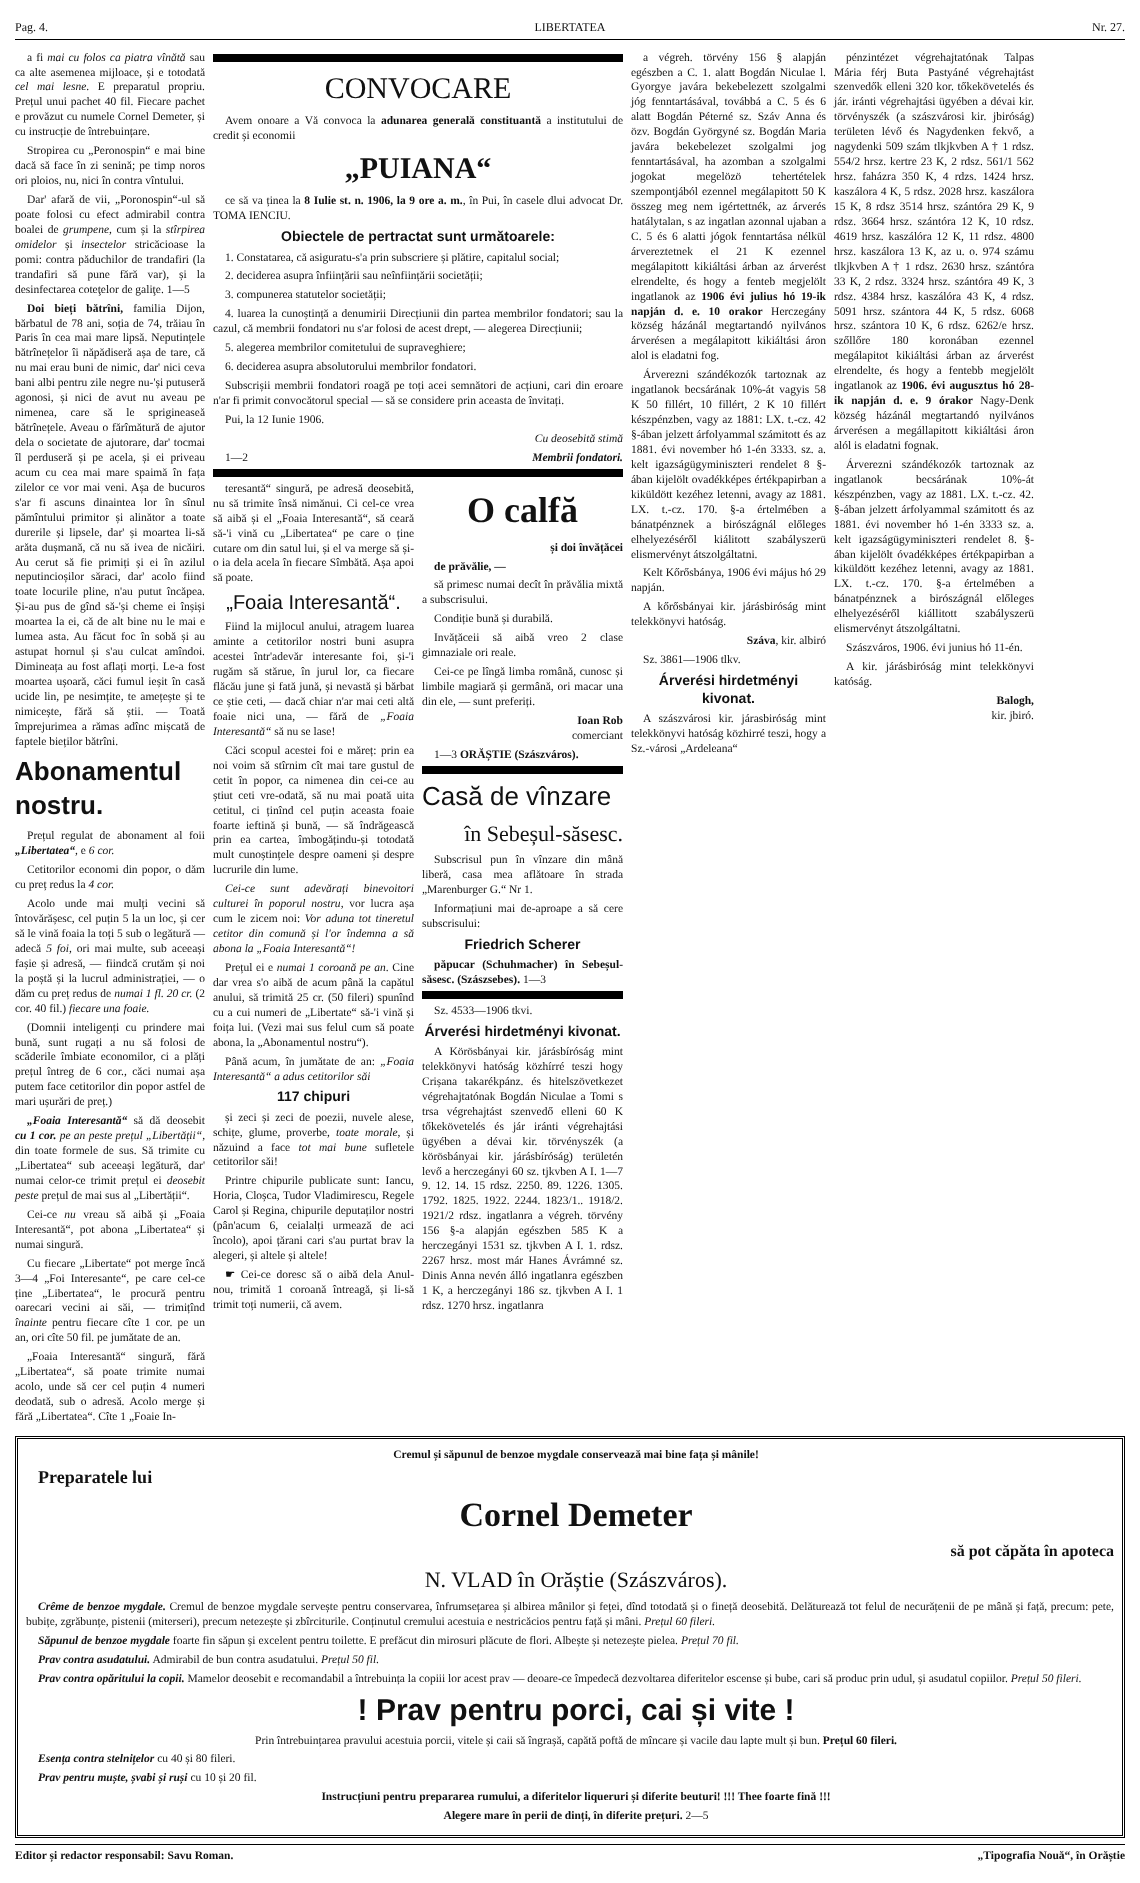Pag. 4. LIBERTATEA Nr. 27.
a fi mai cu folos ca piatra vînătă sau ca alte asemenea mijloace, și e totodată cel mai lesne. E preparatul propriu. Prețul unui pachet 40 fil. Fiecare pachet e provăzut cu numele Cornel Demeter, și cu instrucție de întrebuințare.
Stropirea cu „Peronospin“ e mai bine dacă să face în zi senină; pe timp noros ori ploios, nu, nici în contra vîntului.
Dar' afară de vii, „Poronospin“-ul să poate folosi cu efect admirabil contra boalei de grumpene, cum și la stîrpirea omidelor și insectelor stricăcioase la pomi: contra păduchilor de trandafiri (la trandafiri să pune fără var), și la desinfectarea coteţelor de galiţe. 1—5
Doi bieți bătrîni, familia Dijon, bărbatul de 78 ani, soția de 74, trăiau în Paris în cea mai mare lipsă. Neputințele bătrînețelor îi năpădiseră așa de tare, că nu mai erau buni de nimic, dar' nici ceva bani albi pentru zile negre nu-'și putuseră agonosi, și nici de avut nu aveau pe nimenea, care să le sprigineaseă bătrînețele. Aveau o fărîmătură de ajutor dela o societate de ajutorare, dar' tocmai îl perduseră și pe acela, și ei priveau acum cu cea mai mare spaimă în fața zilelor ce vor mai veni. Așa de bucuros s'ar fi ascuns dinaintea lor în sînul pămîntului primitor și alinător a toate durerile și lipsele, dar' și moartea li-să arăta dușmană, că nu să ivea de nicăiri. Au cerut să fie primiți și ei în azilul neputincioșilor săraci, dar' acolo fiind toate locurile pline, n'au putut încăpea. Și-au pus de gînd să-'și cheme ei înșiși moartea la ei, că de alt bine nu le mai e lumea asta. Au făcut foc în sobă și au astupat hornul și s'au culcat amîndoi. Dimineața au fost aflați morți. Le-a fost moartea ușoară, căci fumul ieșit în casă ucide lin, pe nesimțite, te amețește și te nimicește, fără să știi. — Toată împrejurimea a rămas adînc mișcată de faptele bieților bătrîni.
Abonamentul nostru.
Prețul regulat de abonament al foii „Libertatea“, e 6 cor.
Cetitorilor economi din popor, o dăm cu preț redus la 4 cor.
Acolo unde mai mulți vecini să întovărășesc, cel puțin 5 la un loc, și cer să le vină foaia la toți 5 sub o legătură — adecă 5 foi, ori mai multe, sub aceeași fașie și adresă, — fiindcă crutăm și noi la poștă și la lucrul administrației, — o dăm cu preț redus de numai 1 fl. 20 cr. (2 cor. 40 fil.) fiecare una foaie.
(Domnii inteligenți cu prindere mai bună, sunt rugați a nu să folosi de scăderile îmbiate economilor, ci a plăți prețul întreg de 6 cor., căci numai așa putem face cetitorilor din popor astfel de mari ușurări de preț.)
„Foaia Interesantă“ să dă deosebit cu 1 cor. pe an peste prețul „Libertății“, din toate formele de sus. Să trimite cu „Libertatea“ sub aceeași legătură, dar' numai celor-ce trimit prețul ei deosebit peste prețul de mai sus al „Libertății“.
Cei-ce nu vreau să aibă și „Foaia Interesantă“, pot abona „Libertatea“ și numai singură.
Cu fiecare „Libertate“ pot merge încă 3—4 „Foi Interesante“, pe care cel-ce ține „Libertatea“, le procură pentru oarecari vecini ai săi, — trimițînd înainte pentru fiecare cîte 1 cor. pe un an, ori cîte 50 fil. pe jumătate de an.
„Foaia Interesantă“ singură, fără „Libertatea“, să poate trimite numai acolo, unde să cer cel puțin 4 numeri deodată, sub o adresă. Acolo merge și fără „Libertatea“. Cîte 1 „Foaie In-
CONVOCARE
Avem onoare a Vă convoca la adunarea generală constituantă a institutului de credit și economii
„PUIANA“
ce să va ținea la 8 Iulie st. n. 1906, la 9 ore a. m., în Pui, în casele dlui advocat Dr. TOMA IENCIU.
Obiectele de pertractat sunt următoarele:
1. Constatarea, că asiguratu-s'a prin subscriere și plătire, capitalul social;
2. deciderea asupra înființării sau neînființării societății;
3. compunerea statutelor societății;
4. luarea la cunoștință a denumirii Direcțiunii din partea membrilor fondatori; sau la cazul, că membrii fondatori nu s'ar folosi de acest drept, — alegerea Direcțiunii;
5. alegerea membrilor comitetului de supraveghiere;
6. deciderea asupra absolutorului membrilor fondatori.
Subscrișii membrii fondatori roagă pe toți acei semnători de acțiuni, cari din eroare n'ar fi primit convocătorul special — să se considere prin aceasta de învitați.
Pui, la 12 Iunie 1906.
Cu deosebită stimă
1—2 Membrii fondatori.
teresantă“ singură, pe adresă deosebită, nu să trimite însă nimănui. Ci cel-ce vrea să aibă și el „Foaia Interesantă“, să ceară să-'i vină cu „Libertatea“ pe care o ține cutare om din satul lui, și el va merge să și-o ia dela acela în fiecare Sîmbătă. Așa apoi să poate.
„Foaia Interesantă“.
Fiind la mijlocul anului, atragem luarea aminte a cetitorilor nostri buni asupra acestei într'adevăr interesante foi, și-'i rugăm să stărue, în jurul lor, ca fiecare flăcău june și fată jună, și nevastă și bărbat ce știe ceti, — dacă chiar n'ar mai ceti altă foaie nici una, — fără de „Foaia Interesantă“ să nu se lase!
Căci scopul acestei foi e măreț: prin ea noi voim să stîrnim cît mai tare gustul de cetit în popor, ca nimenea din cei-ce au știut ceti vre-odată, să nu mai poată uita cetitul, ci ținînd cel puțin aceasta foaie foarte ieftină și bună, — să îndrăgească prin ea cartea, îmbogățindu-și totodată mult cunoștințele despre oameni și despre lucrurile din lume.
Cei-ce sunt adevărați binevoitori culturei în poporul nostru, vor lucra așa cum le zicem noi: Vor aduna tot tineretul cetitor din comună și l'or îndemna a să abona la „Foaia Interesantă“!
Prețul ei e numai 1 coroană pe an. Cine dar vrea s'o aibă de acum până la capătul anului, să trimită 25 cr. (50 fileri) spunînd cu a cui numeri de „Libertate“ să-'i vină și foița lui. (Vezi mai sus felul cum să poate abona, la „Abonamentul nostru“).
Până acum, în jumătate de an: „Foaia Interesantă“ a adus cetitorilor săi
117 chipuri
și zeci și zeci de poezii, nuvele alese, schițe, glume, proverbe, toate morale, și năzuind a face tot mai bune sufletele cetitorilor săi!
Printre chipurile publicate sunt: Iancu, Horia, Cloșca, Tudor Vladimirescu, Regele Carol și Regina, chipurile deputaților nostri (pân'acum 6, ceialalți urmează de aci încolo), apoi țărani cari s'au purtat brav la alegeri, și altele și altele!
☛ Cei-ce doresc să o aibă dela Anul-nou, trimită 1 coroană întreagă, și li-să trimit toți numerii, că avem.
O calfă
și doi învățăcei
de prăvălie, —
să primesc numai decît în prăvălia mixtă a subscrisului.
Condiție bună și durabilă.
Invățăceii să aibă vreo 2 clase gimnaziale ori reale.
Cei-ce pe lîngă limba română, cunosc și limbile magiară și germână, ori macar una din ele, — sunt preferiți.
Ioan Rob
comerciant
1—3 ORĂȘTIE (Szászváros).
Casă de vînzare
în Sebeșul-săsesc.
Subscrisul pun în vînzare din mână liberă, casa mea aflătoare în strada „Marenburger G.“ Nr 1.
Informațiuni mai de-aproape a să cere subscrisului:
Friedrich Scherer
păpucar (Schuhmacher) în Sebeșul-săsesc. (Szászsebes). 1—3
Sz. 4533—1906 tkvi.
Árverési hirdetményi kivonat.
A Körösbányai kir. járásbíróság mint telekkönyvi hatóság közhírré teszi hogy Crișana takarékpánz. és hitelszövetkezet végrehajtatónak Bogdán Niculae a Tomi s trsa végrehajtást szenvedő elleni 60 K tőkekövetelés és jár iránti végrehajtási ügyében a dévai kir. törvényszék (a körösbányai kir. járásbíróság) területén levő a herczegányi 60 sz. tjkvben A I. 1—7 9. 12. 14. 15 rdsz. 2250. 89. 1226. 1305. 1792. 1825. 1922. 2244. 1823/1.. 1918/2. 1921/2 rdsz. ingatlanra a végreh. törvény 156 §-a alapján egészben 585 K a herczegányi 1531 sz. tjkvben A I. 1. rdsz. 2267 hrsz. most már Hanes Ávrámné sz. Dinis Anna nevén álló ingatlanra egészben 1 K, a herczegányi 186 sz. tjkvben A I. 1 rdsz. 1270 hrsz. ingatlanra
a végreh. törvény 156 § alapján egészben a C. 1. alatt Bogdán Niculae l. Gyorgye javára bekebelezett szolgalmi jóg fenntartásával, továbbá a C. 5 és 6 alatt Bogdán Péterné sz. Száv Anna és özv. Bogdán Györgyné sz. Bogdán Maria javára bekebelezet szolgalmi jog fenntartásával, ha azomban a szolgalmi jogokat megelözö tehertételek szempontjából ezennel megálapitott 50 K összeg meg nem igértettnék, az árverés hatálytalan, s az ingatlan azonnal ujaban a C. 5 és 6 alatti jógok fenntartása nélkül árvereztetnek el 21 K ezennel megálapitott kikiáltási árban az árverést elrendelte, és hogy a fenteb megjelölt ingatlanok az 1906 évi julius hó 19-ik napján d. e. 10 orakor Herczegány község házánál megtartandó nyilvános árverésen a megálapitott kikiáltási áron alol is eladatni fog.
Árverezni szándékozók tartoznak az ingatlanok becsárának 10%-át vagyis 58 K 50 fillért, 10 fillért, 2 K 10 fillért készpénzben, vagy az 1881: LX. t.-cz. 42 §-ában jelzett árfolyammal számitott és az 1881. évi november hó 1-én 3333. sz. a. kelt igazságügyminiszteri rendelet 8 §-ában kijelölt ovadékképes értékpapirban a kiküldött kezéhez letenni, avagy az 1881. LX. t.-cz. 170. §-a értelmében a bánatpénznek a birószágnál előleges elhelyezéséről kiálitott szabályszerü elismervényt átszolgáltatni.
Kelt Kőrősbánya, 1906 évi május hó 29 napján.
A kőrősbányai kir. járásbiróság mint telekkönyvi hatóság.
Száva, kir. albiró
Sz. 3861—1906 tlkv.
Árverési hirdetményi kivonat.
A szászvárosi kir. járasbiróság mint telekkönyvi hatóság közhirré teszi, hogy a Sz.-városi „Ardeleana“
pénzintézet végrehajtatónak Talpas Mária férj Buta Pastyáné végrehajtást szenvedők elleni 320 kor. tőkekövetelés és jár. iránti végrehajtási ügyében a dévai kir. törvényszék (a szászvárosi kir. jbiróság) területen lévő és Nagydenken fekvő, a nagydenki 509 szám tlkjkvben A † 1 rdsz. 554/2 hrsz. kertre 23 K, 2 rdsz. 561/1 562 hrsz. faházra 350 K, 4 rdzs. 1424 hrsz. kaszálora 4 K, 5 rdsz. 2028 hrsz. kaszálora 15 K, 8 rdsz 3514 hrsz. szántóra 29 K, 9 rdsz. 3664 hrsz. szántóra 12 K, 10 rdsz. 4619 hrsz. kaszálóra 12 K, 11 rdsz. 4800 hrsz. kaszálora 13 K, az u. o. 974 számu tlkjkvben A † 1 rdsz. 2630 hrsz. szántóra 33 K, 2 rdsz. 3324 hrsz. szántóra 49 K, 3 rdsz. 4384 hrsz. kaszálóra 43 K, 4 rdsz. 5091 hrsz. szántora 44 K, 5 rdsz. 6068 hrsz. szántora 10 K, 6 rdsz. 6262/e hrsz. szőllőre 180 koronában ezennel megálapitot kikiáltási árban az árverést elrendelte, és hogy a fentebb megjelölt ingatlanok az 1906. évi augusztus hó 28-ik napján d. e. 9 órakor Nagy-Denk község házánál megtartandó nyilvános árverésen a megállapitott kikiáltási áron alól is eladatni fognak.
Árverezni szándékozók tartoznak az ingatlanok becsárának 10%-át készpénzben, vagy az 1881. LX. t.-cz. 42. §-ában jelzett árfolyammal számitott és az 1881. évi november hó 1-én 3333 sz. a. kelt igazságügyminiszteri rendelet 8. §-ában kijelölt óvadékképes értékpapirban a kiküldött kezéhez letenni, avagy az 1881. LX. t.-cz. 170. §-a értelmében a bánatpénznek a birószágnál előleges elhelyezéséről kiállitott szabályszerü elismervényt átszolgáltatni.
Szászváros, 1906. évi junius hó 11-én.
A kir. járásbiróság mint telekkönyvi katóság.
Balogh,
kir. jbiró.
Cremul și săpunul de benzoe mygdale conservează mai bine fața și mânile!
Preparatele lui
Cornel Demeter
să pot căpăta în apoteca
N. VLAD în Orăștie (Szászváros).
Crême de benzoe mygdale. Cremul de benzoe mygdale servește pentru conservarea, înfrumsețarea și albirea mânilor și feței, dînd totodată și o fineță deosebită. Delăturează tot felul de necurățenii de pe mână și față, precum: pete, bubițe, zgrăbunțe, pistenii (miterseri), precum netezește și zbîrciturile. Conținutul cremului acestuia e nestricăcios pentru față și mâni. Prețul 60 fileri.
Săpunul de benzoe mygdale foarte fin săpun și excelent pentru toilette. E prefăcut din mirosuri plăcute de flori. Albește și netezește pielea. Prețul 70 fil.
Prav contra asudatului. Admirabil de bun contra asudatului. Prețul 50 fil.
Prav contra opăritului la copii. Mamelor deosebit e recomandabil a întrebuința la copiii lor acest prav — deoare-ce împedecă dezvoltarea diferitelor escense și bube, cari să produc prin udul, și asudatul copiilor. Prețul 50 fileri.
! Prav pentru porci, cai și vite !
Prin întrebuințarea pravului acestuia porcii, vitele și caii să îngrașă, capătă poftă de mîncare și vacile dau lapte mult și bun. Prețul 60 fileri.
Esența contra stelnițelor cu 40 și 80 fileri.
Prav pentru muște, șvabi și ruși cu 10 și 20 fil.
Instrucțiuni pentru prepararea rumului, a diferitelor liqueruri și diferite beuturi! !!! Thee foarte fină !!!
Alegere mare în perii de dinți, în diferite prețuri. 2—5
Editor și redactor responsabil: Savu Roman. „Tipografia Nouă“, în Orăștie